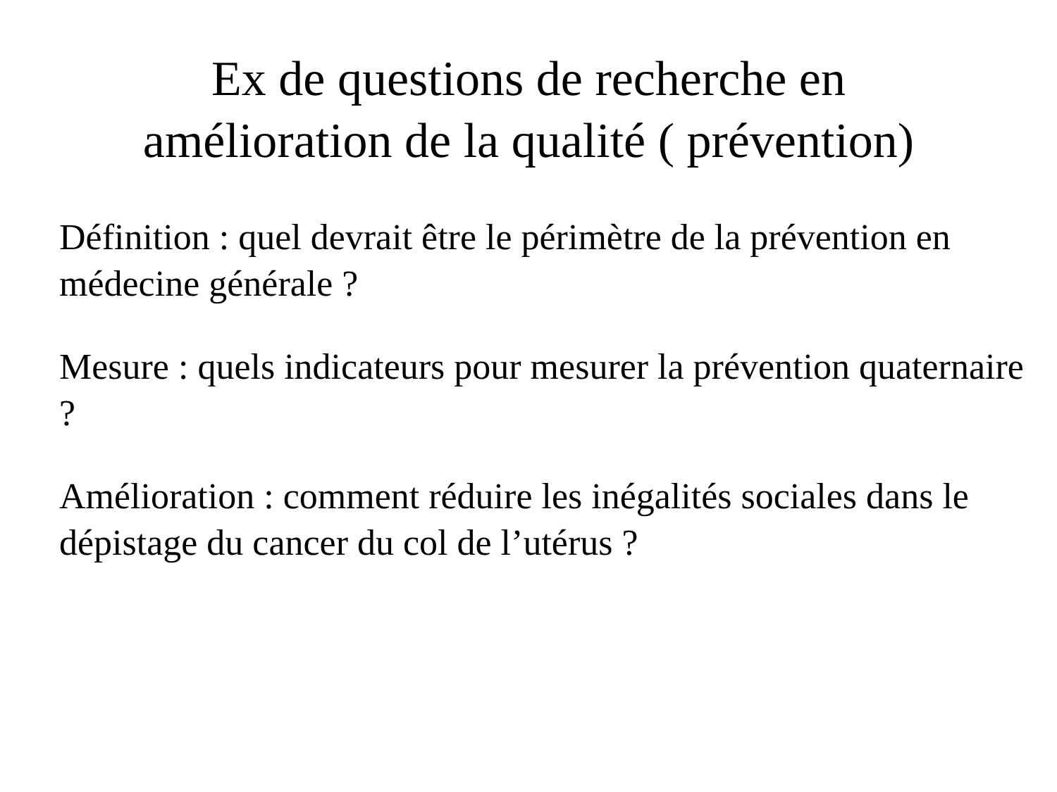Ex de questions de recherche en
amélioration de la qualité ( prévention)
Définition : quel devrait être le périmètre de la prévention en médecine générale ?
Mesure : quels indicateurs pour mesurer la prévention quaternaire ?
Amélioration : comment réduire les inégalités sociales dans le dépistage du cancer du col de l’utérus ?